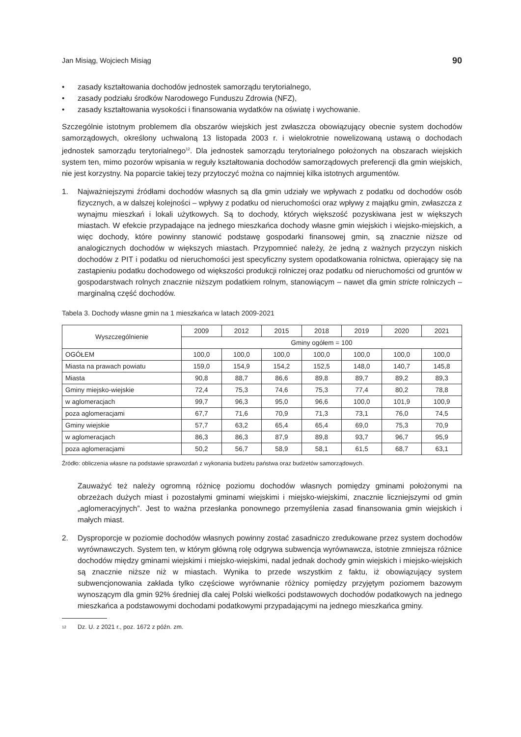Jan Misiąg, Wojciech Misiąg 90
• zasady kształtowania dochodów jednostek samorządu terytorialnego,
• zasady podziału środków Narodowego Funduszu Zdrowia (NFZ),
• zasady kształtowania wysokości i finansowania wydatków na oświatę i wychowanie.
Szczególnie istotnym problemem dla obszarów wiejskich jest zwłaszcza obowiązujący obecnie system dochodów samorządowych, określony uchwaloną 13 listopada 2003 r. i wielokrotnie nowelizowaną ustawą o dochodach jednostek samorządu terytorialnego<sup>12</sup>. Dla jednostek samorządu terytorialnego położonych na obszarach wiejskich system ten, mimo pozorów wpisania w reguły kształtowania dochodów samorządowych preferencji dla gmin wiejskich, nie jest korzystny. Na poparcie takiej tezy przytoczyć można co najmniej kilka istotnych argumentów.
1. Najważniejszymi źródłami dochodów własnych są dla gmin udziały we wpływach z podatku od dochodów osób fizycznych, a w dalszej kolejności – wpływy z podatku od nieruchomości oraz wpływy z majątku gmin, zwłaszcza z wynajmu mieszkań i lokali użytkowych. Są to dochody, których większość pozyskiwana jest w większych miastach. W efekcie przypadające na jednego mieszkańca dochody własne gmin wiejskich i wiejsko-miejskich, a więc dochody, które powinny stanowić podstawę gospodarki finansowej gmin, są znacznie niższe od analogicznych dochodów w większych miastach. Przypomnieć należy, że jedną z ważnych przyczyn niskich dochodów z PIT i podatku od nieruchomości jest specyficzny system opodatkowania rolnictwa, opierający się na zastąpieniu podatku dochodowego od większości produkcji rolniczej oraz podatku od nieruchomości od gruntów w gospodarstwach rolnych znacznie niższym podatkiem rolnym, stanowiącym – nawet dla gmin stricte rolniczych – marginalną część dochodów.
Tabela 3. Dochody własne gmin na 1 mieszkańca w latach 2009-2021
| Wyszczególnienie | 2009 | 2012 | 2015 | 2018 | 2019 | 2020 | 2021 |
| --- | --- | --- | --- | --- | --- | --- | --- |
| | Gminy ogółem = 100 | | | | | | |
| OGÓŁEM | 100,0 | 100,0 | 100,0 | 100,0 | 100,0 | 100,0 | 100,0 |
| Miasta na prawach powiatu | 159,0 | 154,9 | 154,2 | 152,5 | 148,0 | 140,7 | 145,8 |
| Miasta | 90,8 | 88,7 | 86,6 | 89,8 | 89,7 | 89,2 | 89,3 |
| Gminy miejsko-wiejskie | 72,4 | 75,3 | 74,6 | 75,3 | 77,4 | 80,2 | 78,8 |
| w aglomeracjach | 99,7 | 96,3 | 95,0 | 96,6 | 100,0 | 101,9 | 100,9 |
| poza aglomeracjami | 67,7 | 71,6 | 70,9 | 71,3 | 73,1 | 76,0 | 74,5 |
| Gminy wiejskie | 57,7 | 63,2 | 65,4 | 65,4 | 69,0 | 75,3 | 70,9 |
| w aglomeracjach | 86,3 | 86,3 | 87,9 | 89,8 | 93,7 | 96,7 | 95,9 |
| poza aglomeracjami | 50,2 | 56,7 | 58,9 | 58,1 | 61,5 | 68,7 | 63,1 |
Źródło: obliczenia własne na podstawie sprawozdań z wykonania budżetu państwa oraz budżetów samorządowych.
Zauważyć też należy ogromną różnicę poziomu dochodów własnych pomiędzy gminami położonymi na obrzeżach dużych miast i pozostałymi gminami wiejskimi i miejsko-wiejskimi, znacznie liczniejszymi od gmin „aglomeracyjnych”. Jest to ważna przesłanka ponownego przemyślenia zasad finansowania gmin wiejskich i małych miast.
2. Dysproporcje w poziomie dochodów własnych powinny zostać zasadniczo zredukowane przez system dochodów wyrównawczych. System ten, w którym główną rolę odgrywa subwencja wyrównawcza, istotnie zmniejsza różnice dochodów między gminami wiejskimi i miejsko-wiejskimi, nadal jednak dochody gmin wiejskich i miejsko-wiejskich są znacznie niższe niż w miastach. Wynika to przede wszystkim z faktu, iż obowiązujący system subwencjonowania zakłada tylko częściowe wyrównanie różnicy pomiędzy przyjętym poziomem bazowym wynoszącym dla gmin 92% średniej dla całej Polski wielkości podstawowych dochodów podatkowych na jednego mieszkańca a podstawowymi dochodami podatkowymi przypadającymi na jednego mieszkańca gminy.
<sup>12</sup> Dz. U. z 2021 r., poz. 1672 z późn. zm.